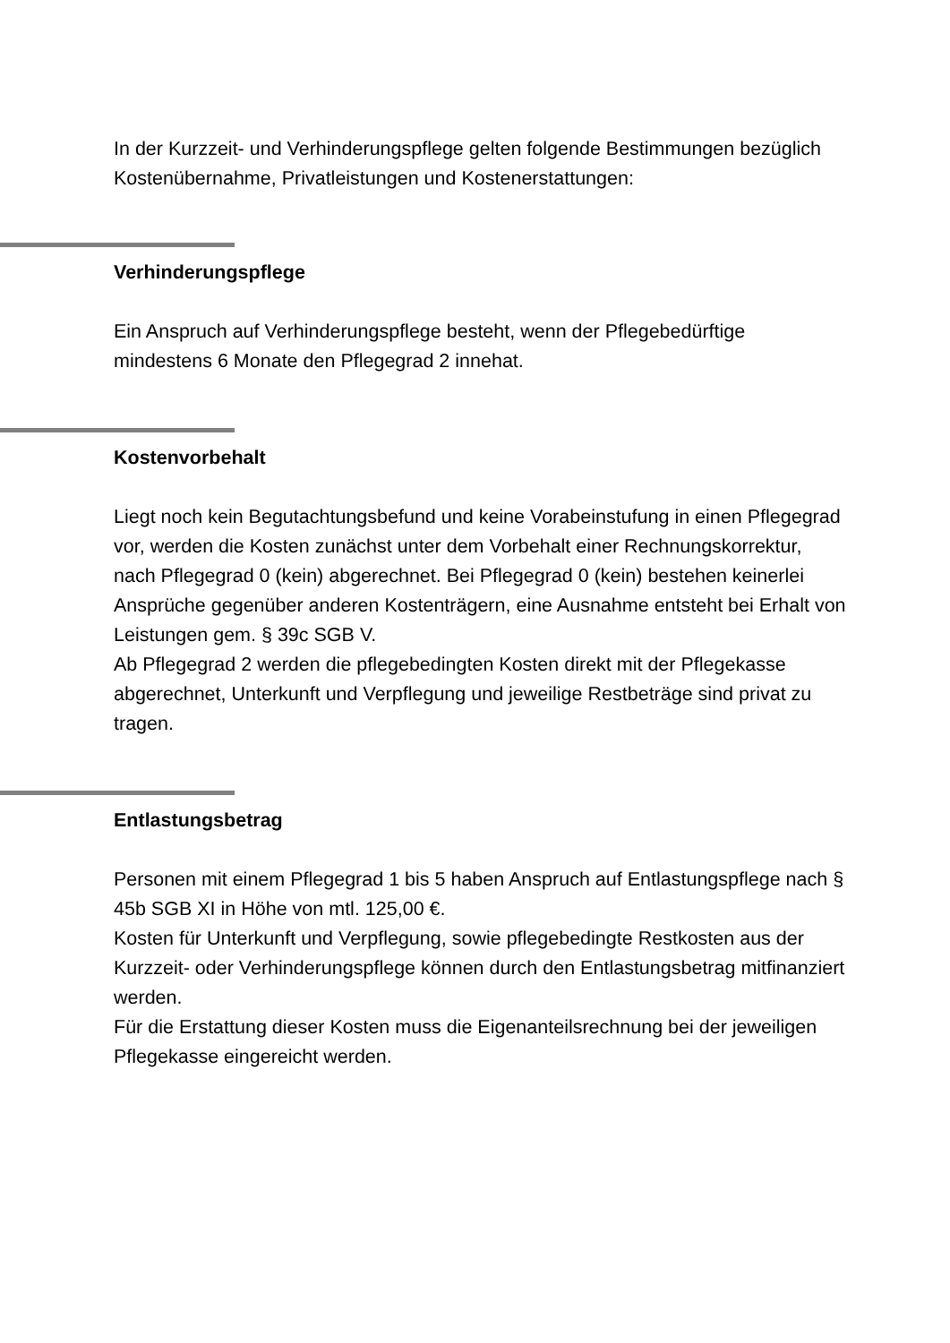In der Kurzzeit- und Verhinderungspflege gelten folgende Bestimmungen bezüglich Kostenübernahme, Privatleistungen und Kostenerstattungen:
Verhinderungspflege
Ein Anspruch auf Verhinderungspflege besteht, wenn der Pflegebedürftige mindestens 6 Monate den Pflegegrad 2 innehat.
Kostenvorbehalt
Liegt noch kein Begutachtungsbefund und keine Vorabeinstufung in einen Pflegegrad vor, werden die Kosten zunächst unter dem Vorbehalt einer Rechnungskorrektur, nach Pflegegrad 0 (kein) abgerechnet. Bei Pflegegrad 0 (kein) bestehen keinerlei Ansprüche gegenüber anderen Kostenträgern, eine Ausnahme entsteht bei Erhalt von Leistungen gem. § 39c SGB V.
Ab Pflegegrad 2 werden die pflegebedingten Kosten direkt mit der Pflegekasse abgerechnet, Unterkunft und Verpflegung und jeweilige Restbeträge sind privat zu tragen.
Entlastungsbetrag
Personen mit einem Pflegegrad 1 bis 5 haben Anspruch auf Entlastungspflege nach § 45b SGB XI in Höhe von mtl. 125,00 €.
Kosten für Unterkunft und Verpflegung, sowie pflegebedingte Restkosten aus der Kurzzeit- oder Verhinderungspflege können durch den Entlastungsbetrag mitfinanziert werden.
Für die Erstattung dieser Kosten muss die Eigenanteilsrechnung bei der jeweiligen Pflegekasse eingereicht werden.